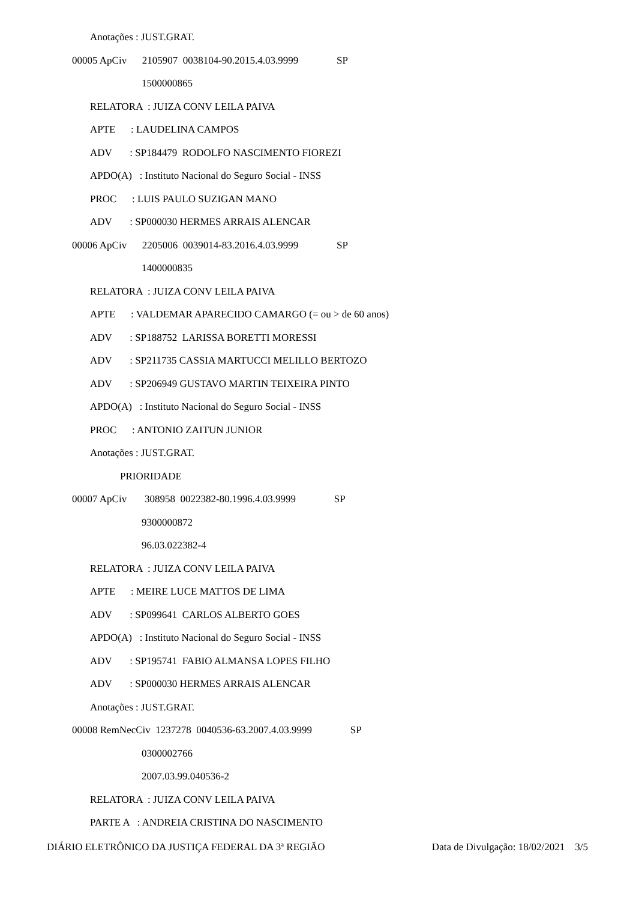Anotações : JUST.GRAT.
00005 ApCiv 2105907 0038104-90.2015.4.03.9999 SP
1500000865
RELATORA : JUIZA CONV LEILA PAIVA
APTE : LAUDELINA CAMPOS
ADV : SP184479 RODOLFO NASCIMENTO FIOREZI
APDO(A) : Instituto Nacional do Seguro Social - INSS
PROC : LUIS PAULO SUZIGAN MANO
ADV : SP000030 HERMES ARRAIS ALENCAR
00006 ApCiv 2205006 0039014-83.2016.4.03.9999 SP
1400000835
RELATORA : JUIZA CONV LEILA PAIVA
APTE : VALDEMAR APARECIDO CAMARGO (= ou > de 60 anos)
ADV : SP188752 LARISSA BORETTI MORESSI
ADV : SP211735 CASSIA MARTUCCI MELILLO BERTOZO
ADV : SP206949 GUSTAVO MARTIN TEIXEIRA PINTO
APDO(A) : Instituto Nacional do Seguro Social - INSS
PROC : ANTONIO ZAITUN JUNIOR
Anotações : JUST.GRAT.
PRIORIDADE
00007 ApCiv 308958 0022382-80.1996.4.03.9999 SP
9300000872
96.03.022382-4
RELATORA : JUIZA CONV LEILA PAIVA
APTE : MEIRE LUCE MATTOS DE LIMA
ADV : SP099641 CARLOS ALBERTO GOES
APDO(A) : Instituto Nacional do Seguro Social - INSS
ADV : SP195741 FABIO ALMANSA LOPES FILHO
ADV : SP000030 HERMES ARRAIS ALENCAR
Anotações : JUST.GRAT.
00008 RemNecCiv 1237278 0040536-63.2007.4.03.9999 SP
0300002766
2007.03.99.040536-2
RELATORA : JUIZA CONV LEILA PAIVA
PARTE A : ANDREIA CRISTINA DO NASCIMENTO
DIÁRIO ELETRÔNICO DA JUSTIÇA FEDERAL DA 3ª REGIÃO Data de Divulgação: 18/02/2021 3/5